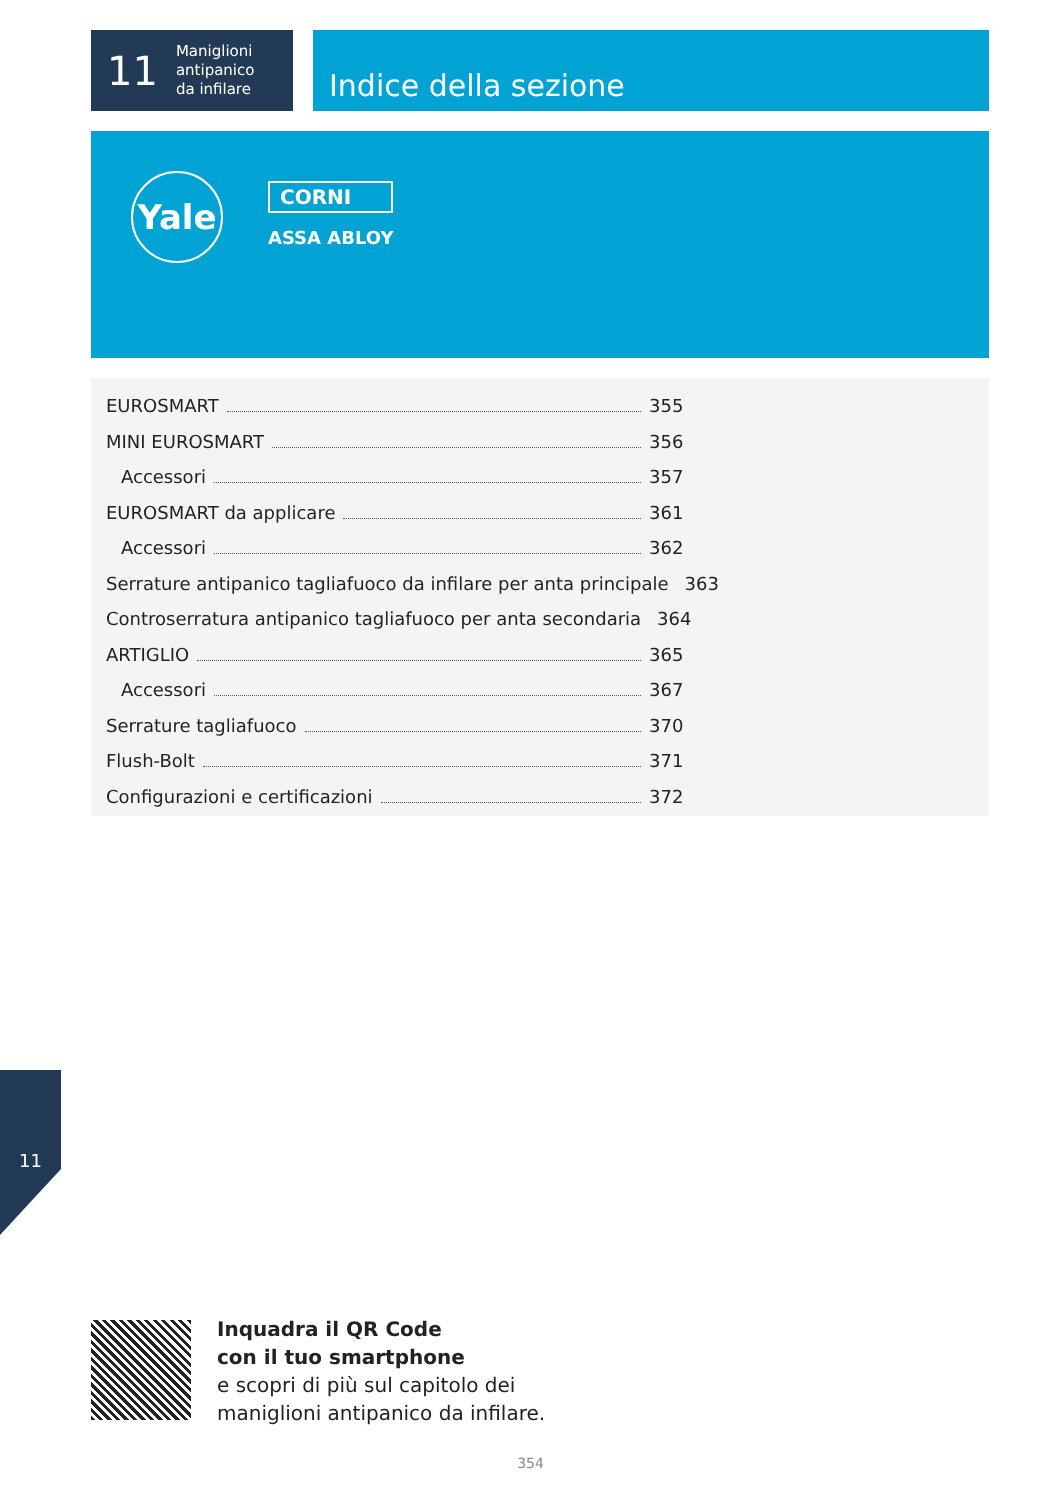11 Maniglioni
antipanico
da infilare
Indice della sezione
Yale
CORNI
ASSA ABLOY
EUROSMART 355
MINI EUROSMART 356
Accessori 357
EUROSMART da applicare 361
Accessori 362
Serrature antipanico tagliafuoco da infilare per anta principale 363
Controserratura antipanico tagliafuoco per anta secondaria 364
ARTIGLIO 365
Accessori 367
Serrature tagliafuoco 370
Flush-Bolt 371
Configurazioni e certificazioni 372
11
Inquadra il QR Code
con il tuo smartphone
e scopri di più sul capitolo dei
maniglioni antipanico da infilare.
354